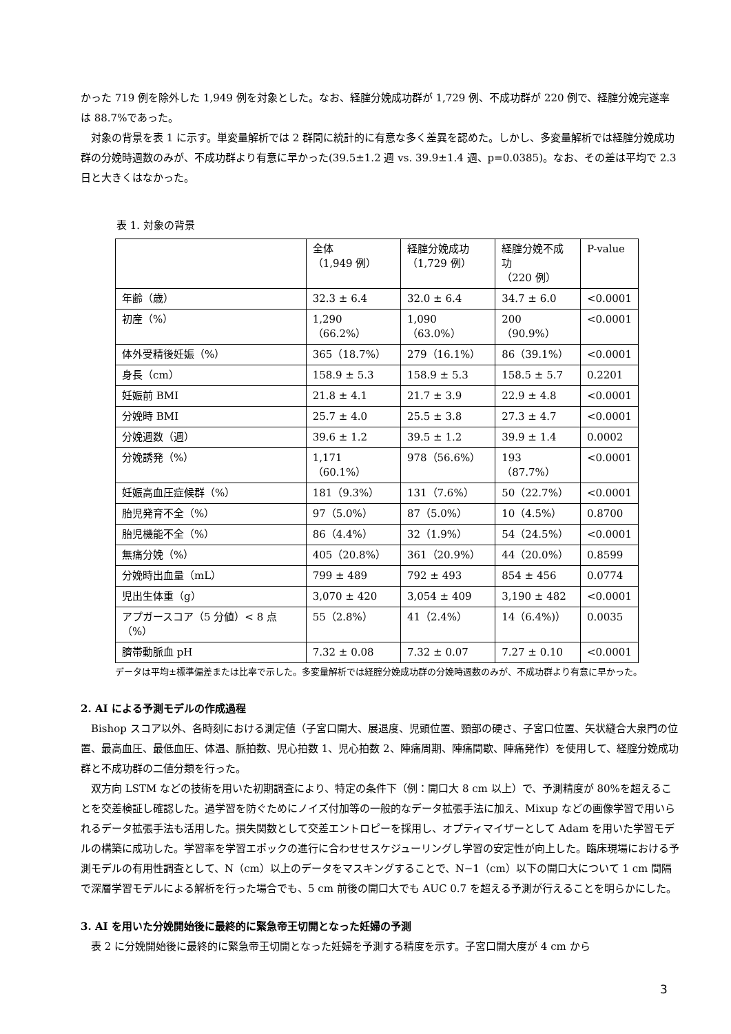かった 719 例を除外した 1,949 例を対象とした。なお、経腟分娩成功群が 1,729 例、不成功群が 220 例で、経腟分娩完遂率は 88.7%であった。
対象の背景を表 1 に示す。単変量解析では 2 群間に統計的に有意な多く差異を認めた。しかし、多変量解析では経腟分娩成功群の分娩時週数のみが、不成功群より有意に早かった(39.5±1.2 週 vs. 39.9±1.4 週、p=0.0385)。なお、その差は平均で 2.3 日と大きくはなかった。
表 1. 対象の背景
| | 全体 （1,949 例） | 経腟分娩成功 （1,729 例） | 経腟分娩不成功 （220 例） | P-value |
| 年齢（歳） | 32.3 ± 6.4 | 32.0 ± 6.4 | 34.7 ± 6.0 | <0.0001 |
| 初産（%） | 1,290（66.2%） | 1,090（63.0%） | 200（90.9%） | <0.0001 |
| 体外受精後妊娠（%） | 365（18.7%） | 279（16.1%） | 86（39.1%） | <0.0001 |
| 身長（cm） | 158.9 ± 5.3 | 158.9 ± 5.3 | 158.5 ± 5.7 | 0.2201 |
| 妊娠前 BMI | 21.8 ± 4.1 | 21.7 ± 3.9 | 22.9 ± 4.8 | <0.0001 |
| 分娩時 BMI | 25.7 ± 4.0 | 25.5 ± 3.8 | 27.3 ± 4.7 | <0.0001 |
| 分娩週数（週） | 39.6 ± 1.2 | 39.5 ± 1.2 | 39.9 ± 1.4 | 0.0002 |
| 分娩誘発（%） | 1,171（60.1%） | 978（56.6%） | 193（87.7%） | <0.0001 |
| 妊娠高血圧症候群（%） | 181（9.3%） | 131（7.6%） | 50（22.7%） | <0.0001 |
| 胎児発育不全（%） | 97（5.0%） | 87（5.0%） | 10（4.5%） | 0.8700 |
| 胎児機能不全（%） | 86（4.4%） | 32（1.9%） | 54（24.5%） | <0.0001 |
| 無痛分娩（%） | 405（20.8%） | 361（20.9%） | 44（20.0%） | 0.8599 |
| 分娩時出血量（mL） | 799 ± 489 | 792 ± 493 | 854 ± 456 | 0.0774 |
| 児出生体重（g） | 3,070 ± 420 | 3,054 ± 409 | 3,190 ± 482 | <0.0001 |
| アプガースコア（5 分値）< 8 点（%） | 55（2.8%） | 41（2.4%） | 14（6.4%)） | 0.0035 |
| 臍帯動脈血 pH | 7.32 ± 0.08 | 7.32 ± 0.07 | 7.27 ± 0.10 | <0.0001 |
データは平均±標準偏差または比率で示した。多変量解析では経腟分娩成功群の分娩時週数のみが、不成功群より有意に早かった。
2. AI による予測モデルの作成過程
Bishop スコア以外、各時刻における測定値（子宮口開大、展退度、児頭位置、頸部の硬さ、子宮口位置、矢状縫合大泉門の位置、最高血圧、最低血圧、体温、脈拍数、児心拍数 1、児心拍数 2、陣痛周期、陣痛間歇、陣痛発作）を使用して、経腟分娩成功群と不成功群の二値分類を行った。
双方向 LSTM などの技術を用いた初期調査により、特定の条件下（例：開口大 8 cm 以上）で、予測精度が 80%を超えることを交差検証し確認した。過学習を防ぐためにノイズ付加等の一般的なデータ拡張手法に加え、Mixup などの画像学習で用いられるデータ拡張手法も活用した。損失関数として交差エントロピーを採用し、オプティマイザーとして Adam を用いた学習モデルの構築に成功した。学習率を学習エポックの進行に合わせせスケジューリングし学習の安定性が向上した。臨床現場における予測モデルの有用性調査として、N（cm）以上のデータをマスキングすることで、N−1（cm）以下の開口大について 1 cm 間隔で深層学習モデルによる解析を行った場合でも、5 cm 前後の開口大でも AUC 0.7 を超える予測が行えることを明らかにした。
3. AI を用いた分娩開始後に最終的に緊急帝王切開となった妊婦の予測
表 2 に分娩開始後に最終的に緊急帝王切開となった妊婦を予測する精度を示す。子宮口開大度が 4 cm から
3